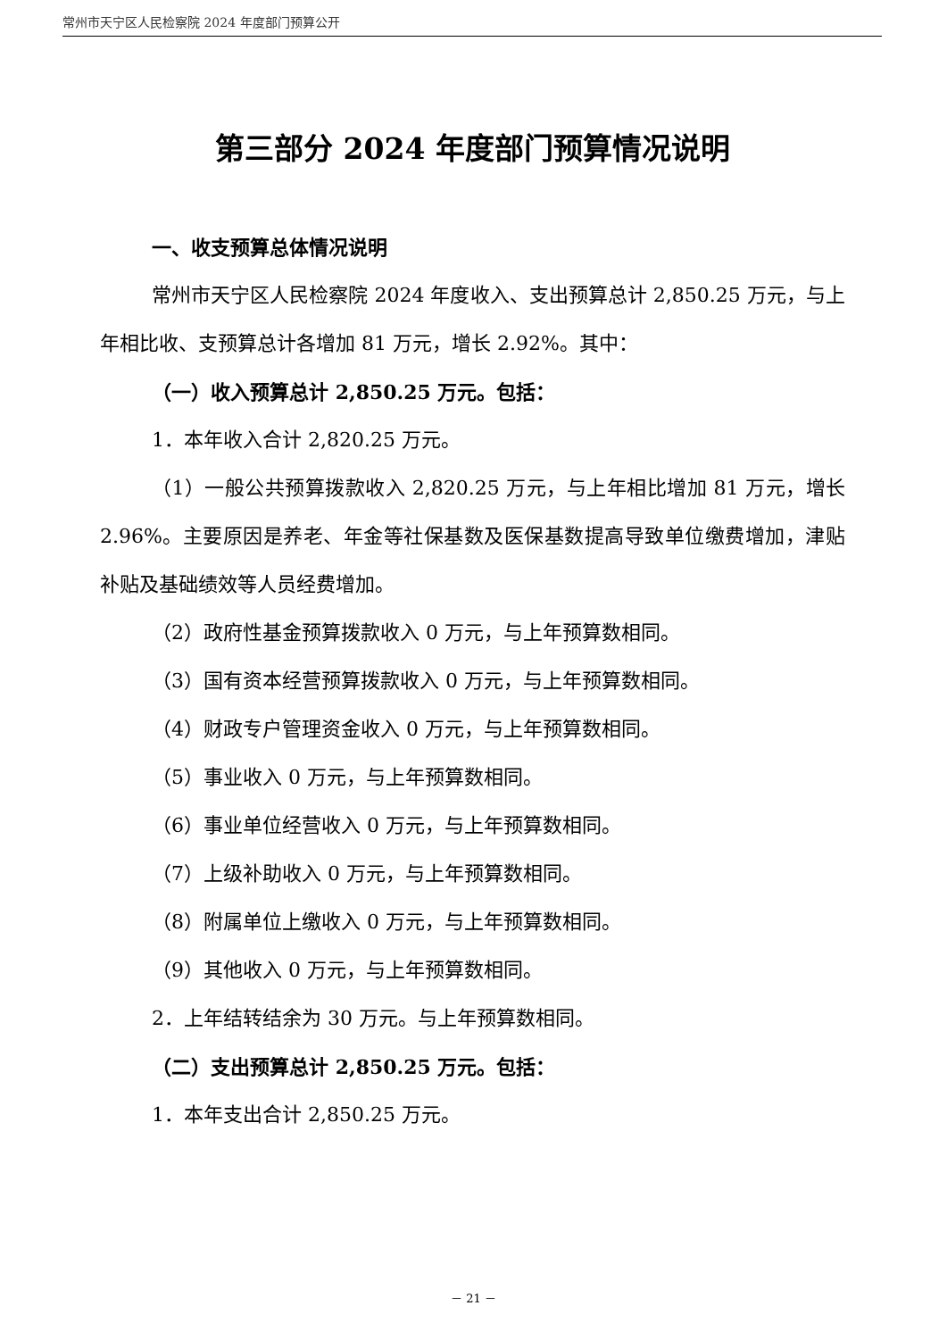常州市天宁区人民检察院 2024 年度部门预算公开
第三部分 2024 年度部门预算情况说明
一、收支预算总体情况说明
常州市天宁区人民检察院 2024 年度收入、支出预算总计 2,850.25 万元，与上年相比收、支预算总计各增加 81 万元，增长 2.92%。其中：
（一）收入预算总计 2,850.25 万元。包括：
1．本年收入合计 2,820.25 万元。
（1）一般公共预算拨款收入 2,820.25 万元，与上年相比增加 81 万元，增长 2.96%。主要原因是养老、年金等社保基数及医保基数提高导致单位缴费增加，津贴补贴及基础绩效等人员经费增加。
（2）政府性基金预算拨款收入 0 万元，与上年预算数相同。
（3）国有资本经营预算拨款收入 0 万元，与上年预算数相同。
（4）财政专户管理资金收入 0 万元，与上年预算数相同。
（5）事业收入 0 万元，与上年预算数相同。
（6）事业单位经营收入 0 万元，与上年预算数相同。
（7）上级补助收入 0 万元，与上年预算数相同。
（8）附属单位上缴收入 0 万元，与上年预算数相同。
（9）其他收入 0 万元，与上年预算数相同。
2．上年结转结余为 30 万元。与上年预算数相同。
（二）支出预算总计 2,850.25 万元。包括：
1．本年支出合计 2,850.25 万元。
－ 21 －